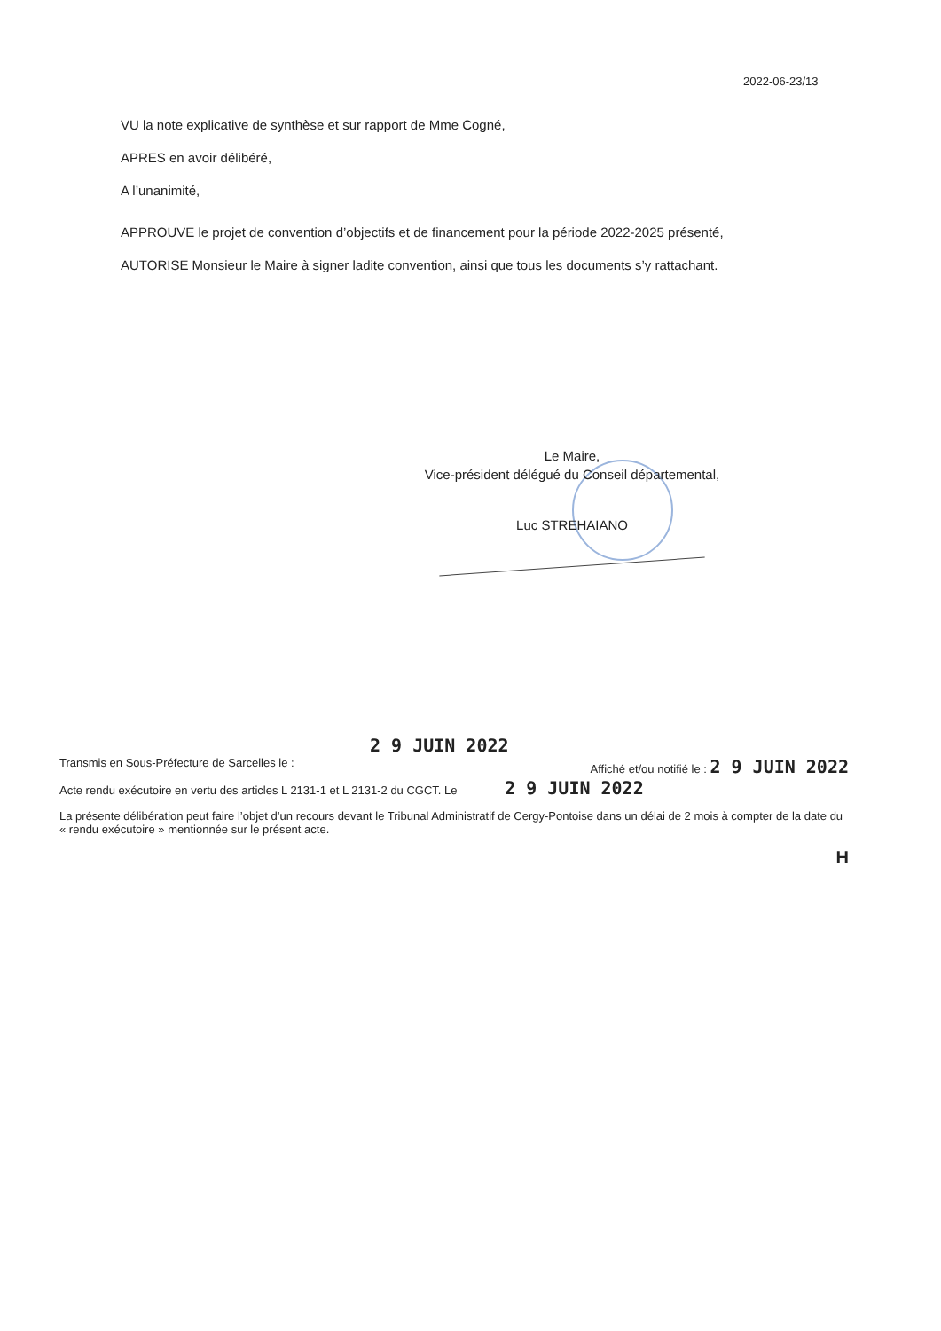2022-06-23/13
VU la note explicative de synthèse et sur rapport de Mme Cogné,
APRES en avoir délibéré,
A l’unanimité,
APPROUVE le projet de convention d’objectifs et de financement pour la période 2022-2025 présenté,
AUTORISE Monsieur le Maire à signer ladite convention, ainsi que tous les documents s’y rattachant.
Le Maire,
Vice-président délégué du Conseil départemental,
Luc STREHAIANO
2 9 JUIN 2022
Transmis en Sous-Préfecture de Sarcelles le : Affiché et/ou notifié le : 2 9 JUIN 2022
Acte rendu exécutoire en vertu des articles L 2131-1 et L 2131-2 du CGCT. Le 2 9 JUIN 2022
La présente délibération peut faire l’objet d’un recours devant le Tribunal Administratif de Cergy-Pontoise dans un délai de 2 mois à compter de la date du « rendu exécutoire » mentionnée sur le présent acte.
H